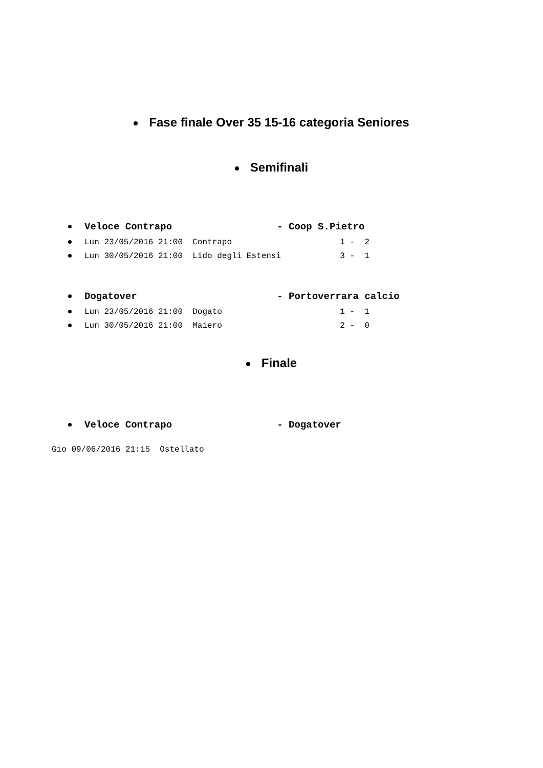Fase finale Over 35 15-16 categoria Seniores
Semifinali
Veloce Contrapo - Coop S.Pietro
Lun 23/05/2016 21:00 Contrapo 1 - 2
Lun 30/05/2016 21:00 Lido degli Estensi 3 - 1
Dogatover - Portoverrara calcio
Lun 23/05/2016 21:00 Dogato 1 - 1
Lun 30/05/2016 21:00 Maiero 2 - 0
Finale
Veloce Contrapo - Dogatover
Gio 09/06/2016 21:15 Ostellato